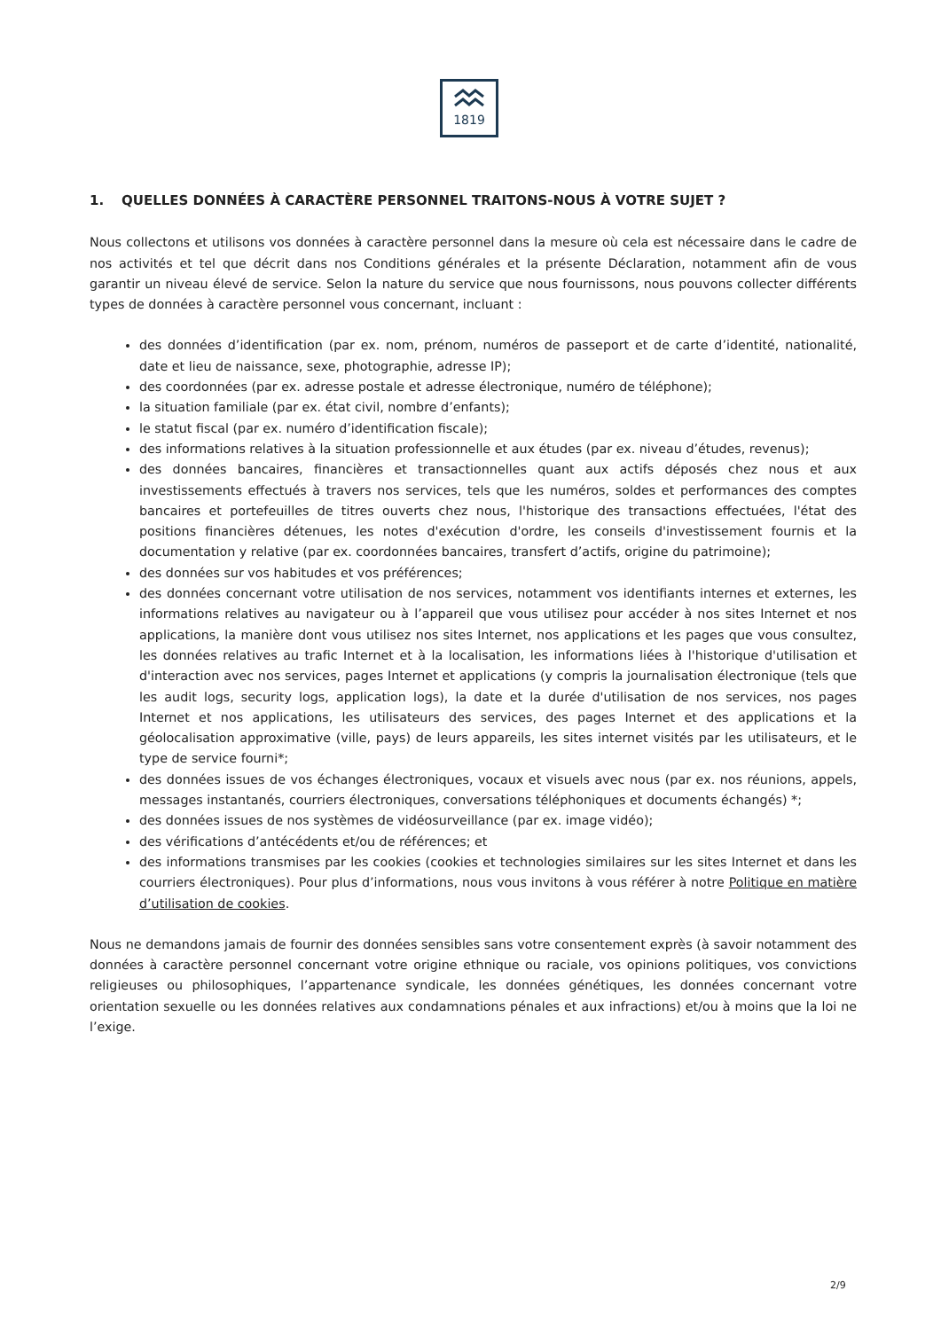1819
1. QUELLES DONNÉES À CARACTÈRE PERSONNEL TRAITONS-NOUS À VOTRE SUJET ?
Nous collectons et utilisons vos données à caractère personnel dans la mesure où cela est nécessaire dans le cadre de nos activités et tel que décrit dans nos Conditions générales et la présente Déclaration, notamment afin de vous garantir un niveau élevé de service. Selon la nature du service que nous fournissons, nous pouvons collecter différents types de données à caractère personnel vous concernant, incluant :
des données d’identification (par ex. nom, prénom, numéros de passeport et de carte d’identité, nationalité, date et lieu de naissance, sexe, photographie, adresse IP);
des coordonnées (par ex. adresse postale et adresse électronique, numéro de téléphone);
la situation familiale (par ex. état civil, nombre d’enfants);
le statut fiscal (par ex. numéro d’identification fiscale);
des informations relatives à la situation professionnelle et aux études (par ex. niveau d’études, revenus);
des données bancaires, financières et transactionnelles quant aux actifs déposés chez nous et aux investissements effectués à travers nos services, tels que les numéros, soldes et performances des comptes bancaires et portefeuilles de titres ouverts chez nous, l'historique des transactions effectuées, l'état des positions financières détenues, les notes d'exécution d'ordre, les conseils d'investissement fournis et la documentation y relative (par ex. coordonnées bancaires, transfert d’actifs, origine du patrimoine);
des données sur vos habitudes et vos préférences;
des données concernant votre utilisation de nos services, notamment vos identifiants internes et externes, les informations relatives au navigateur ou à l’appareil que vous utilisez pour accéder à nos sites Internet et nos applications, la manière dont vous utilisez nos sites Internet, nos applications et les pages que vous consultez, les données relatives au trafic Internet et à la localisation, les informations liées à l'historique d'utilisation et d'interaction avec nos services, pages Internet et applications (y compris la journalisation électronique (tels que les audit logs, security logs, application logs), la date et la durée d'utilisation de nos services, nos pages Internet et nos applications, les utilisateurs des services, des pages Internet et des applications et la géolocalisation approximative (ville, pays) de leurs appareils, les sites internet visités par les utilisateurs, et le type de service fourni*;
des données issues de vos échanges électroniques, vocaux et visuels avec nous (par ex. nos réunions, appels, messages instantanés, courriers électroniques, conversations téléphoniques et documents échangés) *;
des données issues de nos systèmes de vidéosurveillance (par ex. image vidéo);
des vérifications d’antécédents et/ou de références; et
des informations transmises par les cookies (cookies et technologies similaires sur les sites Internet et dans les courriers électroniques). Pour plus d’informations, nous vous invitons à vous référer à notre Politique en matière d’utilisation de cookies.
Nous ne demandons jamais de fournir des données sensibles sans votre consentement exprès (à savoir notamment des données à caractère personnel concernant votre origine ethnique ou raciale, vos opinions politiques, vos convictions religieuses ou philosophiques, l’appartenance syndicale, les données génétiques, les données concernant votre orientation sexuelle ou les données relatives aux condamnations pénales et aux infractions) et/ou à moins que la loi ne l’exige.
2/9